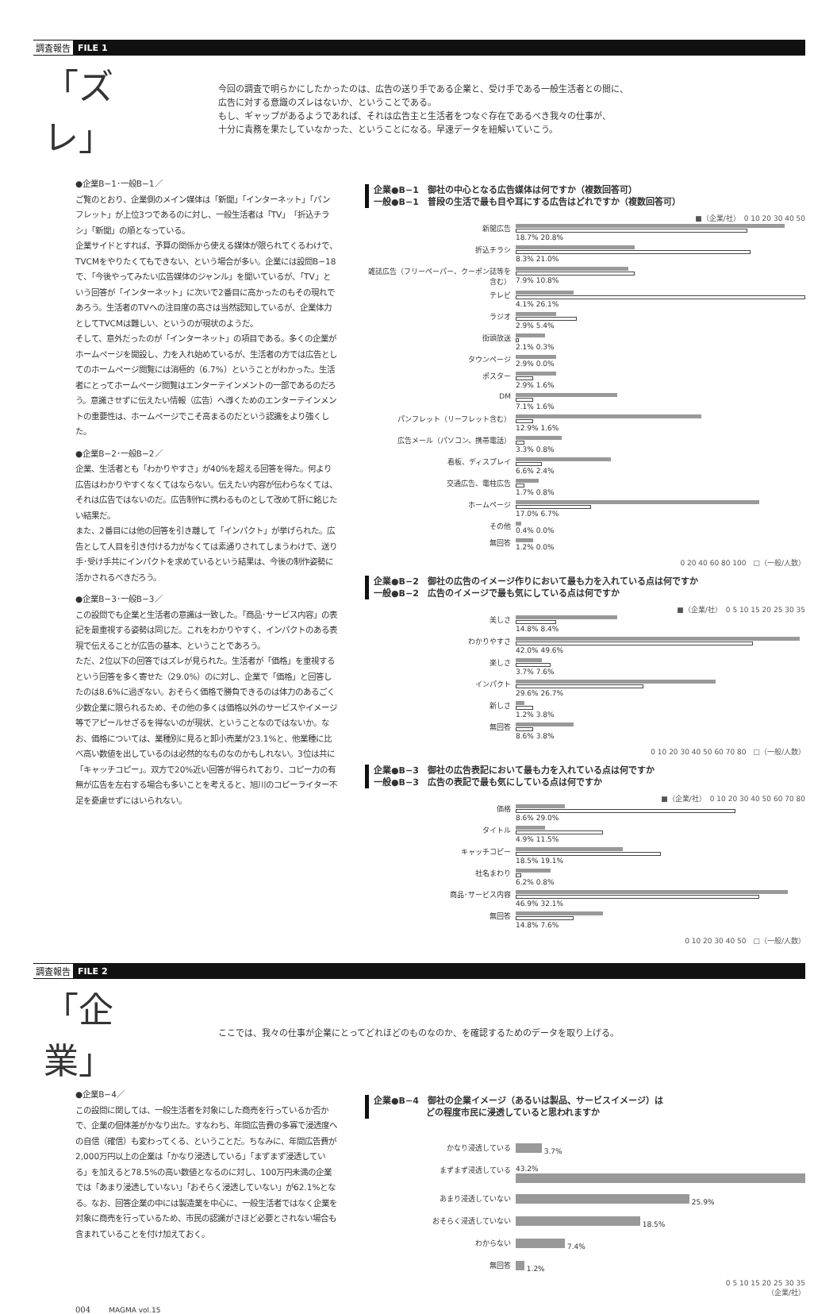調査報告 FILE 1
「ズレ」
今回の調査で明らかにしたかったのは、広告の送り手である企業と、受け手である一般生活者との間に、
広告に対する意識のズレはないか、ということである。
もし、ギャップがあるようであれば、それは広告主と生活者をつなぐ存在であるべき我々の仕事が、
十分に責務を果たしていなかった、ということになる。早速データを紐解いていこう。
●企業B−1･一般B−1／
ご覧のとおり、企業側のメイン媒体は「新聞」「インターネット」「パンフレット」が上位3つであるのに対し、一般生活者は「TV」「折込チラシ」「新聞」の順となっている。
企業サイドとすれば、予算の関係から使える媒体が限られてくるわけで、TVCMをやりたくてもできない、という場合が多い。企業には設問B−18で、「今後やってみたい広告媒体のジャンル」を聞いているが、「TV」という回答が「インターネット」に次いで2番目に高かったのもその現れであろう。生活者のTVへの注目度の高さは当然認知しているが、企業体力としてTVCMは難しい、というのが現状のようだ。
そして、意外だったのが「インターネット」の項目である。多くの企業がホームページを開設し、力を入れ始めているが、生活者の方では広告としてのホームページ閲覧には消極的（6.7%）ということがわかった。生活者にとってホームページ閲覧はエンターテインメントの一部であるのだろう。意識させずに伝えたい情報（広告）へ導くためのエンターテインメントの重要性は、ホームページでこそ高まるのだという認識をより強くした。
●企業B−2･一般B−2／
企業、生活者とも「わかりやすさ」が40%を超える回答を得た。何より広告はわかりやすくなくてはならない。伝えたい内容が伝わらなくては、それは広告ではないのだ。広告制作に携わるものとして改めて肝に銘じたい結果だ。
また、2番目には他の回答を引き離して「インパクト」が挙げられた。広告として人目を引き付ける力がなくては素通りされてしまうわけで、送り手･受け手共にインパクトを求めているという結果は、今後の制作姿勢に活かされるべきだろう。
●企業B−3･一般B−3／
この設問でも企業と生活者の意識は一致した。「商品･サービス内容」の表記を最重視する姿勢は同じだ。これをわかりやすく、インパクトのある表現で伝えることが広告の基本、ということであろう。
ただ、2位以下の回答ではズレが見られた。生活者が「価格」を重視するという回答を多く寄せた（29.0%）のに対し、企業で「価格」と回答したのは8.6%に過ぎない。おそらく価格で勝負できるのは体力のあるごく少数企業に限られるため、その他の多くは価格以外のサービスやイメージ等でアピールせざるを得ないのが現状、ということなのではないか。なお、価格については、業種別に見ると卸小売業が23.1%と、他業種に比べ高い数値を出しているのは必然的なものなのかもしれない。3位は共に「キャッチコピー」。双方で20%近い回答が得られており、コピー力の有無が広告を左右する場合も多いことを考えると、旭川のコピーライター不足を憂慮せずにはいられない。
企業●B−1　御社の中心となる広告媒体は何ですか（複数回答可）
一般●B−1　普段の生活で最も目や耳にする広告はどれですか（複数回答可）
■（企業/社）　0 10 20 30 40 50
新聞広告
18.7% 20.8%
折込チラシ
8.3% 21.0%
雑誌広告（フリーペーパー、クーポン誌等を含む）
7.9% 10.8%
テレビ
4.1% 26.1%
ラジオ
2.9% 5.4%
街頭放送
2.1% 0.3%
タウンページ
2.9% 0.0%
ポスター
2.9% 1.6%
DM
7.1% 1.6%
パンフレット（リーフレット含む）
12.9% 1.6%
広告メール（パソコン、携帯電話）
3.3% 0.8%
看板、ディスプレイ
6.6% 2.4%
交通広告、電柱広告
1.7% 0.8%
ホームページ
17.0% 6.7%
その他
0.4% 0.0%
無回答
1.2% 0.0%
0 20 40 60 80 100　□（一般/人数）
企業●B−2　御社の広告のイメージ作りにおいて最も力を入れている点は何ですか
一般●B−2　広告のイメージで最も気にしている点は何ですか
■（企業/社）　0 5 10 15 20 25 30 35
美しさ
14.8% 8.4%
わかりやすさ
42.0% 49.6%
楽しさ
3.7% 7.6%
インパクト
29.6% 26.7%
新しさ
1.2% 3.8%
無回答
8.6% 3.8%
0 10 20 30 40 50 60 70 80　□（一般/人数）
企業●B−3　御社の広告表記において最も力を入れている点は何ですか
一般●B−3　広告の表記で最も気にしている点は何ですか
■（企業/社）　0 10 20 30 40 50 60 70 80
価格
8.6% 29.0%
タイトル
4.9% 11.5%
キャッチコピー
18.5% 19.1%
社名まわり
6.2% 0.8%
商品･サービス内容
46.9% 32.1%
無回答
14.8% 7.6%
0 10 20 30 40 50　□（一般/人数）
調査報告 FILE 2
「企業」
ここでは、我々の仕事が企業にとってどれほどのものなのか、を確認するためのデータを取り上げる。
●企業B−4／
この設問に関しては、一般生活者を対象にした商売を行っているか否かで、企業の個体差がかなり出た。すなわち、年間広告費の多寡で浸透度への自信（確信）も変わってくる、ということだ。ちなみに、年間広告費が2,000万円以上の企業は「かなり浸透している」「まずまず浸透している」を加えると78.5%の高い数値となるのに対し、100万円未満の企業では「あまり浸透していない」「おそらく浸透していない」が62.1%となる。なお、回答企業の中には製造業を中心に、一般生活者ではなく企業を対象に商売を行っているため、市民の認識がさほど必要とされない場合も含まれていることを付け加えておく。
企業●B−4　御社の企業イメージ（あるいは製品、サービスイメージ）は
　　　　　　どの程度市民に浸透していると思われますか
かなり浸透している
3.7%
まずまず浸透している
43.2%
あまり浸透していない
25.9%
おそらく浸透していない
18.5%
わからない
7.4%
無回答
1.2%
0 5 10 15 20 25 30 35
（企業/社）
004 MAGMA vol.15